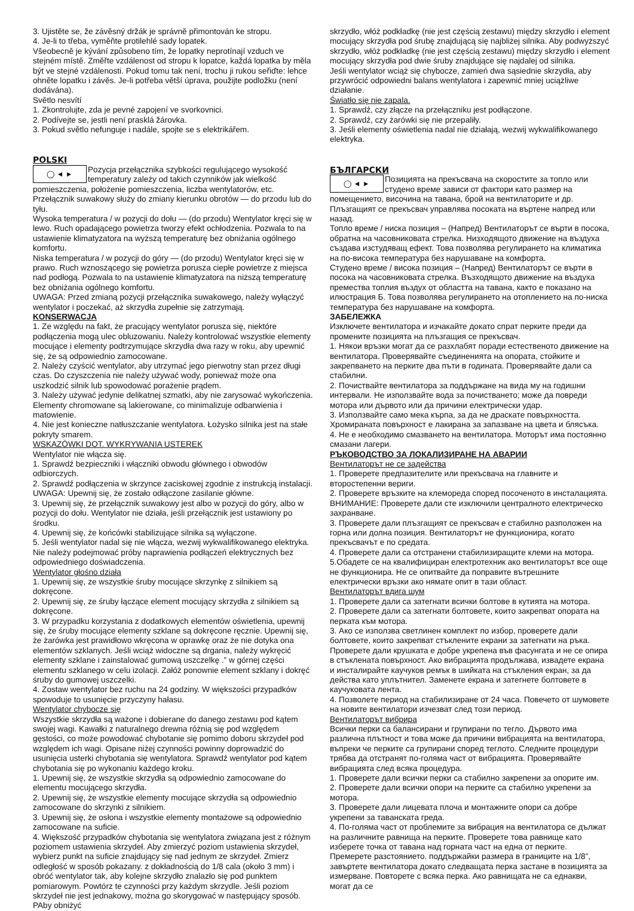3. Ujistěte se, že závěsný držák je správně přimontován ke stropu.
4. Je-li to třeba, vyměňte protilehlé sady lopatek.
Všeobecně je kývání způsobeno tím, že lopatky neprotínají vzduch ve stejném místě. Změřte vzdálenost od stropu k lopatce, každá lopatka by měla být ve stejné vzdálenosti. Pokud tomu tak není, trochu ji rukou seřiďte: lehce ohněte lopatku i závěs. Je-li potřeba větší úprava, použijte podložku (není dodávána).
Světlo nesvítí
1. Zkontrolujte, zda je pevné zapojení ve svorkovnici.
2. Podívejte se, jestli není prasklá žárovka.
3. Pokud světlo nefunguje i nadále, spojte se s elektrikářem.
POLSKI
◯ ◄ ►
Pozycja przełącznika szybkości regulującego wysokość temperatury zależy od takich czynników jak wielkość pomieszczenia, położenie pomieszczenia, liczba wentylatorów, etc. Przełącznik suwakowy służy do zmiany kierunku obrotów — do przodu lub do tyłu.
Wysoka temperatura / w pozycji do dołu — (do przodu) Wentylator kręci się w lewo. Ruch opadającego powietrza tworzy efekt ochłodzenia. Pozwala to na ustawienie klimatyzatora na wyższą temperaturę bez obniżania ogólnego komfortu.
Niska temperatura / w pozycji do góry — (do przodu) Wentylator kręci się w prawo. Ruch wznoszącego się powietrza porusza ciepłe powietrze z miejsca nad podłogą. Pozwala to na ustawienie klimatyzatora na niższą temperaturę bez obniżania ogólnego komfortu.
UWAGA: Przed zmianą pozycji przełącznika suwakowego, należy wyłączyć wentylator i poczekać, aż skrzydła zupełnie się zatrzymają.
KONSERWACJA
1. Ze względu na fakt, że pracujący wentylator porusza się, niektóre podłączenia mogą ulec obluzowaniu. Należy kontrolować wszystkie elementy mocujące i elementy podtrzymujące skrzydła dwa razy w roku, aby upewnić się, że są odpowiednio zamocowane.
2. Należy czyścić wentylator, aby utrzymać jego pierwotny stan przez długi czas. Do czyszczenia nie należy używać wody, ponieważ może ona uszkodzić silnik lub spowodować porażenie prądem.
3. Należy używać jedynie delikatnej szmatki, aby nie zarysować wykończenia. Elementy chromowane są lakierowane, co minimalizuje odbarwienia i matowienie.
4. Nie jest konieczne natłuszczanie wentylatora. Łożysko silnika jest na stałe pokryty smarem.
WSKAZÓWKI DOT. WYKRYWANIA USTEREK
Wentylator nie włącza się.
1. Sprawdź bezpieczniki i włączniki obwodu głównego i obwodów odbiorczych.
2. Sprawdź podłączenia w skrzynce zaciskowej zgodnie z instrukcją instalacji.
UWAGA: Upewnij się, że zostało odłączone zasilanie główne.
3. Upewnij się, że przełącznik suwakowy jest albo w pozycji do góry, albo w pozycji do dołu. Wentylator nie działa, jeśli przełącznik jest ustawiony po środku.
4. Upewnij się, że końcówki stabilizujące silnika są wyłączone.
5. Jeśli wentylator nadal się nie włącza, wezwij wykwalifikowanego elektryka. Nie należy podejmować próby naprawienia podłączeń elektrycznych bez odpowiedniego doświadczenia.
Wentylator głośno działa
1. Upewnij się, ze wszystkie śruby mocujące skrzynkę z silnikiem są dokręcone.
2. Upewnij się, ze śruby łączące element mocujący skrzydła z silnikiem są dokręcone.
3. W przypadku korzystania z dodatkowych elementów oświetlenia, upewnij się, że śruby mocujące elementy szklane są dokręcone ręcznie. Upewnij się, że żarówka jest prawidłowo wkręcona w oprawkę oraz że nie dotyka ona elementów szklanych. Jeśli wciąż widoczne są drgania, należy wykręcić elementy szklane i zainstalować gumową uszczelkę .” w górnej części elementu szklanego w celu izolacji. Załóż ponownie element szklany i dokręć śruby do gumowej uszczelki.
4. Zostaw wentylator bez ruchu na 24 godziny. W większości przypadków spowoduje to usunięcie przyczyny hałasu.
Wentylator chybocze się
Wszystkie skrzydła są ważone i dobierane do danego zestawu pod kątem swojej wagi. Kawałki z naturalnego drewna różnią się pod względem gęstości, co może powodować chybotanie się pomimo doboru skrzydeł pod względem ich wagi. Opisane niżej czynności powinny doprowadzić do usunięcia usterki chybotania się wentylatora. Sprawdź wentylator pod kątem chybotania się po wykonaniu każdego kroku.
1. Upewnij się, że wszystkie skrzydła są odpowiednio zamocowane do elementu mocującego skrzydła.
2. Upewnij się, że wszystkie elementy mocujące skrzydła są odpowiednio zamocowane do skrzynki z silnikiem.
3. Upewnij się, że osłona i wszystkie elementy montażowe są odpowiednio zamocowane na suficie.
4. Większość przypadków chybotania się wentylatora związana jest z różnym poziomem ustawienia skrzydeł. Aby zmierzyć poziom ustawienia skrzydeł, wybierz punkt na suficie znajdujący się nad jednym ze skrzydeł. Zmierz odległość w sposób pokazany. z dokładnością do 1/8 cala (około 3 mm) i obróć wentylator tak, aby kolejne skrzydło znalazło się pod punktem pomiarowym. Powtórz te czynności przy każdym skrzydle. Jeśli poziom skrzydeł nie jest jednakowy, można go skorygować w następujący sposób. PAby obniżyć
skrzydło, włóż podkładkę (nie jest częścią zestawu) między skrzydło i element mocujący skrzydła pod śrubę znajdującą się najbliżej silnika. Aby podwyższyć skrzydło, włóż podkładkę (nie jest częścią zestawu) między skrzydło i element mocujący skrzydła pod dwie śruby znajdujące się najdalej od silnika.
Jeśli wentylator wciąż się chybocze, zamień dwa sąsiednie skrzydła, aby przywrócić odpowiedni balans wentylatora i zapewnić mniej uciążliwe działanie.
Światło się nie zapala.
1. Sprawdź, czy złącze na przełączniku jest podłączone.
2. Sprawdź, czy żarówki się nie przepaliły.
3. Jeśli elementy oświetlenia nadal nie działają, wezwij wykwalifikowanego elektryka.
БЪЛГАРСКИ
◯ ◄ ►
Позицията на прекъсвача на скоростите за топло или студено време зависи от фактори като размер на помещението, височина на тавана, брой на вентилаторите и др. Плъзгащият се прекъсвач управлява посоката на въртене напред или назад.
Топло време / ниска позиция – (Напред) Вентилаторът се върти в посока, обратна на часовниковата стрелка. Низходящото движение на въздуха създава изстудяващ ефект. Това позволява регулирането на климатика на по-висока температура без нарушаване на комфорта.
Студено време / висока позиция – (Напред) Вентилаторът се върти в посока на часовниковата стрелка. Възходящото движение на въздуха премества топлия въздух от областта на тавана, както е показано на илюстрация Б. Това позволява регулирането на отоплението на по-ниска температура без нарушаване на комфорта.
ЗАБЕЛЕЖКА
Изключете вентилатора и изчакайте докато спрат перките преди да промените позицията на плъзгащия се прекъсвач.
1. Някои връзки могат да се разхлабят поради естественото движение на вентилатора. Проверявайте съединенията на опората, стойките и закрепването на перките два пъти в годината. Проверявайте дали са стабилни.
2. Почиствайте вентилатора за поддържане на вида му на годишни интервали. Не използвайте вода за почистването; може да повреди мотора или дървото или да причини електрически удар.
3. Използвайте само мека кърпа, за да не драскате повърхността. Хромираната повърхност е лакирана за запазване на цвета и блясъка.
4. Не е необходимо смазването на вентилатора. Моторът има постоянно смазани лагери.
РЪКОВОДСТВО ЗА ЛОКАЛИЗИРАНЕ НА АВАРИИ
Вентилаторът не се задейства
1. Проверете предпазителите или прекъсвача на главните и второстепенни вериги.
2. Проверете връзките на клемореда според посоченото в инсталацията.
ВНИМАНИЕ: Проверете дали сте изключили централното електрическо захранване.
3. Проверете дали плъзгащият се прекъсвач е стабилно разположен на горна или долна позиция. Вентилаторът не функционира, когато прекъсвачът е по средата.
4. Проверете дали са отстранени стабилизиращите клеми на мотора.
5.Обадете се на квалифициран електротехник ако вентилаторът все още не функционира. Не се опитвайте да поправите вътрешните електрически връзки ако нямате опит в тази област.
Вентилаторът вдига шум
1. Проверете дали са затегнати всички болтове в кутията на мотора.
2. Проверете дали са затегнати болтовете, които закрепват опората на перката към мотора.
3. Ако се използва светлинен комплект по избор, проверете дали болтовете, които закрепват стъклените екрани за затегнати на ръка. Проверете дали крушката е добре укрепена във фасунгата и не се опира в стъклената повърхност. Ако вибрацията продължава, извадете екрана и инсталирайте каучуков ремък в шийката на стъкления екран, за да действа като уплътнител. Заменете екрана и затегнете болтовете в каучуковата лента.
4. Позволете период на стабилизиране от 24 часа. Повечето от шумовете на новите вентилатори изчезват след този период.
Вентилаторът вибрира
Всички перки са балансирани и групирани по тегло. Дървото има различна плътност и това може да причини вибрацията на вентилатора, въпреки че перките са групирани според теглото. Следните процедури трябва да отстранят по-голяма част от вибрацията. Проверявайте вибрацията след всяка процедура.
1. Проверете дали всички перки са стабилно закрепени за опорите им.
2. Проверете дали всички опори на перките са стабилно укрепени за мотора.
3. Проверете дали лицевата плоча и монтажните опори са добре укрепени за таванската греда.
4. По-голяма част от проблемите за вибрация на вентилатора се дължат на различните равнища на перките. Проверете това равнище като изберете точка от тавана над горната част на една от перките. Премерете разстоянието. поддържайки размера в границите на 1/8”, завъртете вентилатора докато следващата перка застане в позицията за измерване. Повторете с всяка перка. Ако равнищата не са еднакви, могат да се